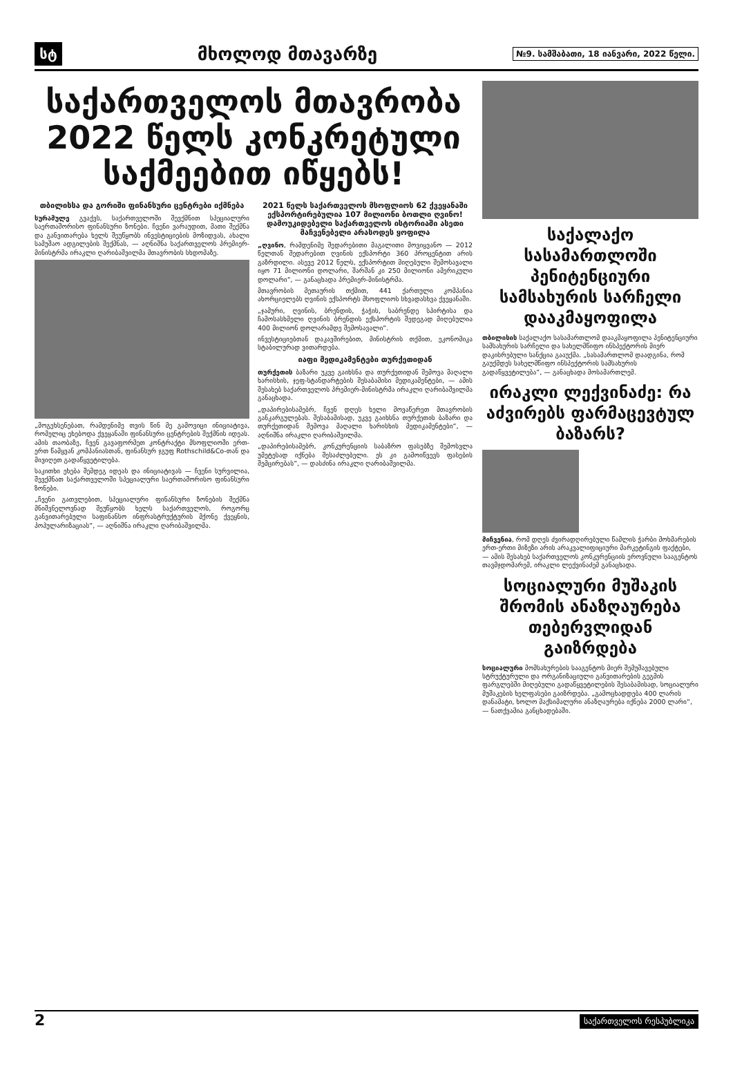სტ
მხოლოდ მთავარზე
№9. სამშაბათი, 18 იანვარი, 2022 წელი.
საქართველოს მთავრობა 2022 წელს კონკრეტული საქმეებით იწყებს!
თბილისსა და გორიში ფინანსური ცენტრები იქმნება
სურამულე გვაქვს, საქართველოში შევქმნით სპეციალური საერთაშორისო ფინანსური ზონები. ჩვენი ვარაუდით, მათი შექმნა და განვითარება ხელს შეუწყობს ინვესტიციების მოზიდვას, ახალი სამუშაო ადგილების შექმნას, — აღნიშნა საქართველოს პრემიერ-მინისტრმა ირაკლი ღარიბაშვილმა მთავრობის სხდომაზე.
„მოგეხსენებათ, რამდენიმე თვის წინ მე გამოვიცი ინიციატივა, რომელიც ეხებოდა ქვეყანაში ფინანსური ცენტრების შექმნის იდეას. ამის თაობაზე, ჩვენ გავაფორმეთ კონტრაქტი მსოფლიოში ერთ-ერთ წამყვან კომპანიასთან, ფინანსურ ჯგუფ Rothschild&Co-თან და მივიღეთ გადაწყვეტილება.
საკითხი ეხება შემდეგ იდეას და ინიციატივას — ჩვენი სურვილია, შევქმნათ საქართველოში სპეციალური საერთაშორისო ფინანსური ზონები.
„ჩვენი გათვლებით, სპეციალური ფინანსური ზონების შექმნა მნიშვნელოვნად შეუწყობს ხელს საქართველოს, როგორც განვითარებული საფინანსო ინფრასტრუქტურის მქონე ქვეყნის, პოპულარიზაციას“, — აღნიშნა ირაკლი ღარიბაშვილმა.
2021 წელს საქართველოს მსოფლიოს 62 ქვეყანაში ექსპორტირებულია 107 მილიონი ბოთლი ღვინო! დამოუკიდებელი საქართველოს ისტორიაში ასეთი მაჩვენებელი არასოდეს ყოფილა
„ღვინო, რამდენიმე შედარებითი მაგალითი მოვიყვანო — 2012 წელთან შედარებით ღვინის ექსპორტი 360 პროცენტით არის გაზრდილი. ასევე 2012 წელს, ექსპორტით მიღებული შემოსავალი იყო 71 მილიონი დოლარი, შარშან კი 250 მილიონი ამერიკული დოლარი“, — განაცხადა პრემიერ-მინისტრმა.
მთავრობის მეთაურის თქმით, 441 ქართული კომპანია ახორციელებს ღვინის ექსპორტს მსოფლიოს სხვადასხვა ქვეყანაში.
„ჯამური, ღვინის, ბრენდის, ჭაჭის, საბრენდე სპირტისა და ჩამოსასხმელი ღვინის ბრენდის ექსპორტის შედეგად მიღებულია 400 მილიონ დოლარამდე შემოსავალი“.
ინვესტიციებთან დაკავშირებით, მინისტრის თქმით, ეკონომიკა სტაბილურად ვითარდება.
იაფი მედიკამენტები თურქეთიდან
თურქეთის ბაზარი უკვე გაიხსნა და თურქეთიდან შემოვა მაღალი ხარისხის, ჯეფ-სტანდარტების შესაბამისი მედიკამენტები, — ამის შესახებ საქართველოს პრემიერ-მინისტრმა ირაკლი ღარიბაშვილმა განაცხადა.
„დაპირებისამებრ, ჩვენ დღეს ხელი მოვაწერეთ მთავრობის განკარგულებას. შესაბამისად, უკვე გაიხსნა თურქეთის ბაზარი და თურქეთიდან შემოვა მაღალი ხარისხის მედიკამენტები“, — აღნიშნა ირაკლი ღარიბაშვილმა.
„დაპირებისამებრ, კონკურენციის საბაზრო ფასებზე შემოსვლა უმეტესად იქნება შესაძლებელი. ეს კი გამოიწვევს ფასების შემცირებას“, — დასძინა ირაკლი ღარიბაშვილმა.
საქალაქო სასამართლოში პენიტენციური სამსახურის სარჩელი დააკმაყოფილა
თბილისის საქალაქო სასამართლომ დააკმაყოფილა პენიტენციური სამსახურის სარჩელი და სახელმწიფო ინსპექტორის მიერ დაკისრებული სანქცია გააუქმა. „სასამართლომ დაადგინა, რომ გაუქმდეს სახელმწიფო ინსპექტორის სამსახურის გადაწყვეტილება“, — განაცხადა მოსამართლემ.
ირაკლი ლექვინაძე: რა აძვირებს ფარმაცევტულ ბაზარს?
მიჩვენია, რომ დღეს ძვირადღირებული წამლის ჭარბი მოხმარების ერთ-ერთი მიზეზი არის არაკვალიფიციური მარკეტინგის ფაქტები, — ამის შესახებ საქართველოს კონკურენციის ეროვნული სააგენტოს თავმჯდომარემ, ირაკლი ლექვინაძემ განაცხადა.
სოციალური მუშაკის შრომის ანაზღაურება თებერვლიდან გაიზრდება
სოციალური მომსახურების სააგენტოს მიერ შემუშავებული სტრუქტურული და ორგანიზაციული განვითარების გეგმის ფარგლებში მიღებული გადაწყვეტილების შესაბამისად, სოციალური მუშაკების ხელფასები გაიზრდება. „გამოცხადდება 400 ლარის დანამატი, ხოლო მაქსიმალური ანაზღაურება იქნება 2000 ლარი“, — ნათქვამია განცხადებაში.
2 საქართველოს რესპუბლიკა